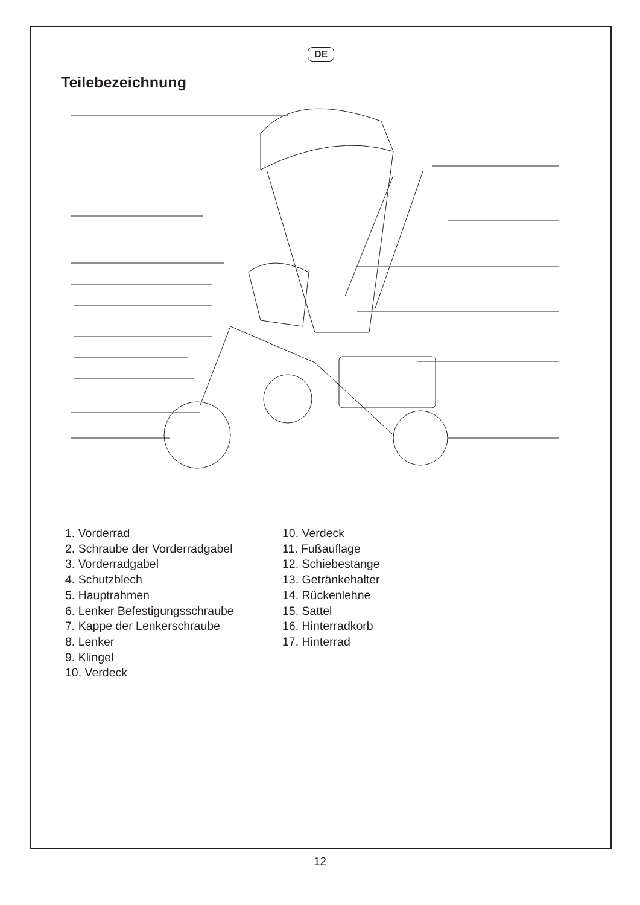DE
Teilebezeichnung
1. Vorderrad
2. Schraube der Vorderradgabel
3. Vorderradgabel
4. Schutzblech
5. Hauptrahmen
6. Lenker Befestigungsschraube
7. Kappe der Lenkerschraube
8. Lenker
9. Klingel
10. Verdeck
10. Verdeck
11. Fußauflage
12. Schiebestange
13. Getränkehalter
14. Rückenlehne
15. Sattel
16. Hinterradkorb
17. Hinterrad
12